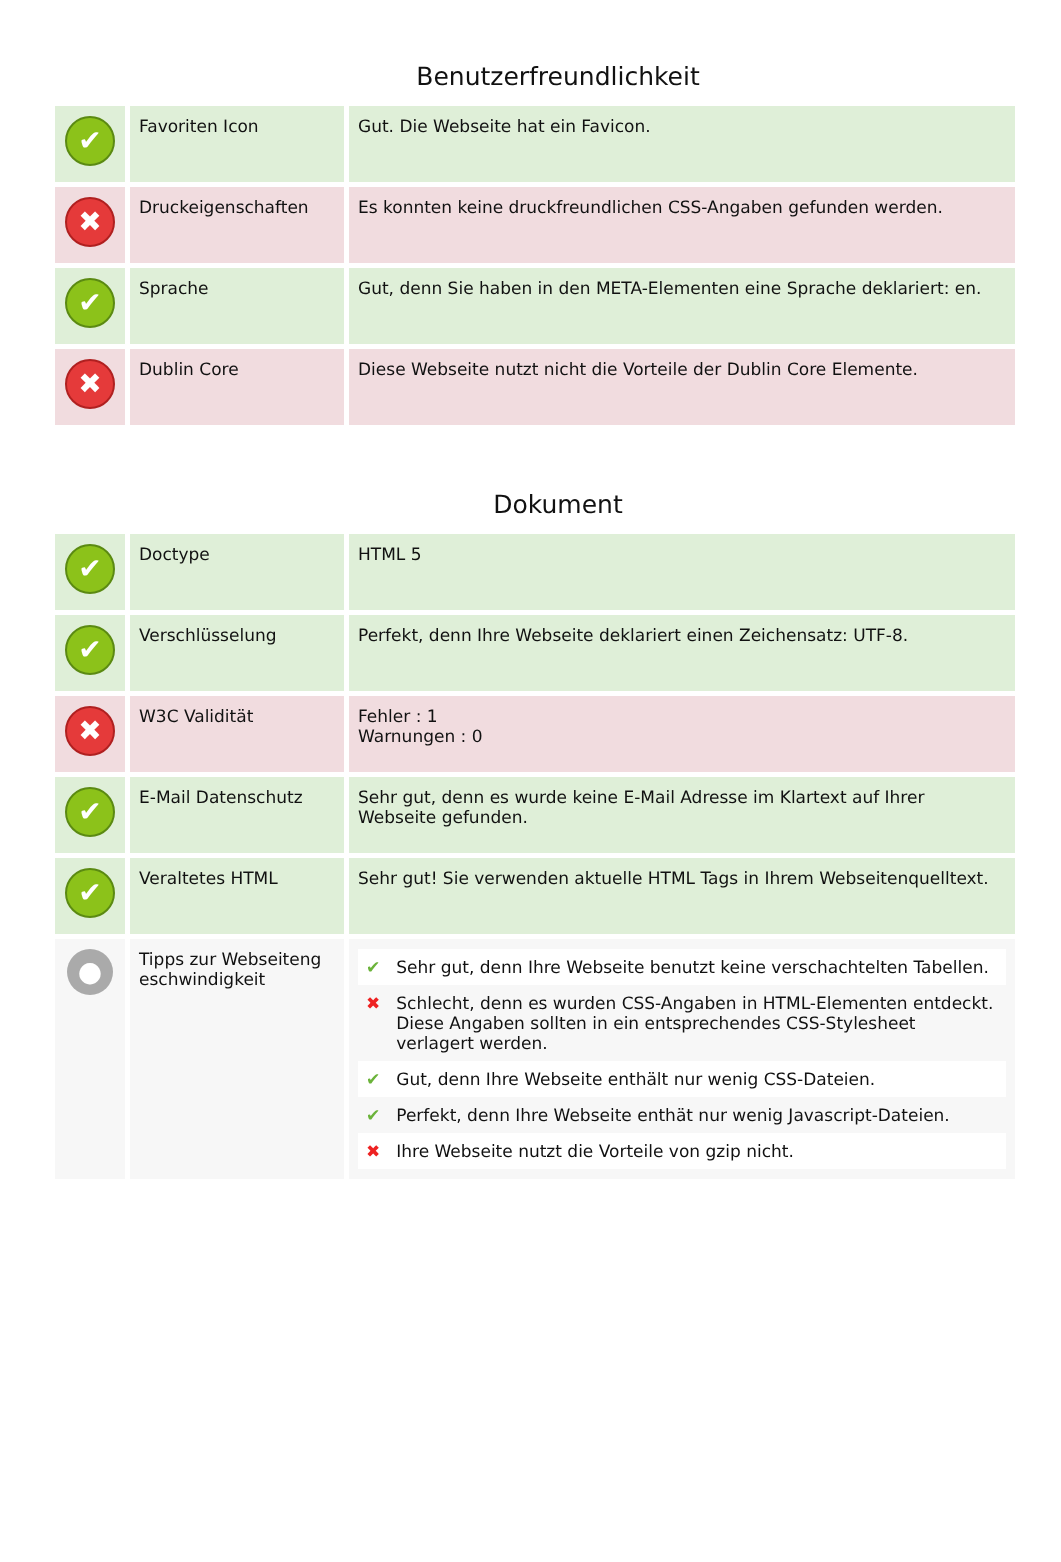Benutzerfreundlichkeit
| ✔ | Favoriten Icon | Gut. Die Webseite hat ein Favicon. |
| ✖ | Druckeigenschaften | Es konnten keine druckfreundlichen CSS-Angaben gefunden werden. |
| ✔ | Sprache | Gut, denn Sie haben in den META-Elementen eine Sprache deklariert: en. |
| ✖ | Dublin Core | Diese Webseite nutzt nicht die Vorteile der Dublin Core Elemente. |
Dokument
| ✔ | Doctype | HTML 5 |
| ✔ | Verschlüsselung | Perfekt, denn Ihre Webseite deklariert einen Zeichensatz: UTF-8. |
| ✖ | W3C Validität | Fehler : 1 Warnungen : 0 |
| ✔ | E-Mail Datenschutz | Sehr gut, denn es wurde keine E-Mail Adresse im Klartext auf Ihrer Webseite gefunden. |
| ✔ | Veraltetes HTML | Sehr gut! Sie verwenden aktuelle HTML Tags in Ihrem Webseitenquelltext. |
| ● | Tipps zur Webseiteng eschwindigkeit | / ✔ / Sehr gut, denn Ihre Webseite benutzt keine verschachtelten Tabellen. / / ✖ / Schlecht, denn es wurden CSS-Angaben in HTML-Elementen entdeckt. Diese Angaben sollten in ein entsprechendes CSS-Stylesheet verlagert werden. / / ✔ / Gut, denn Ihre Webseite enthält nur wenig CSS-Dateien. / / ✔ / Perfekt, denn Ihre Webseite enthät nur wenig Javascript-Dateien. / / ✖ / Ihre Webseite nutzt die Vorteile von gzip nicht. / |